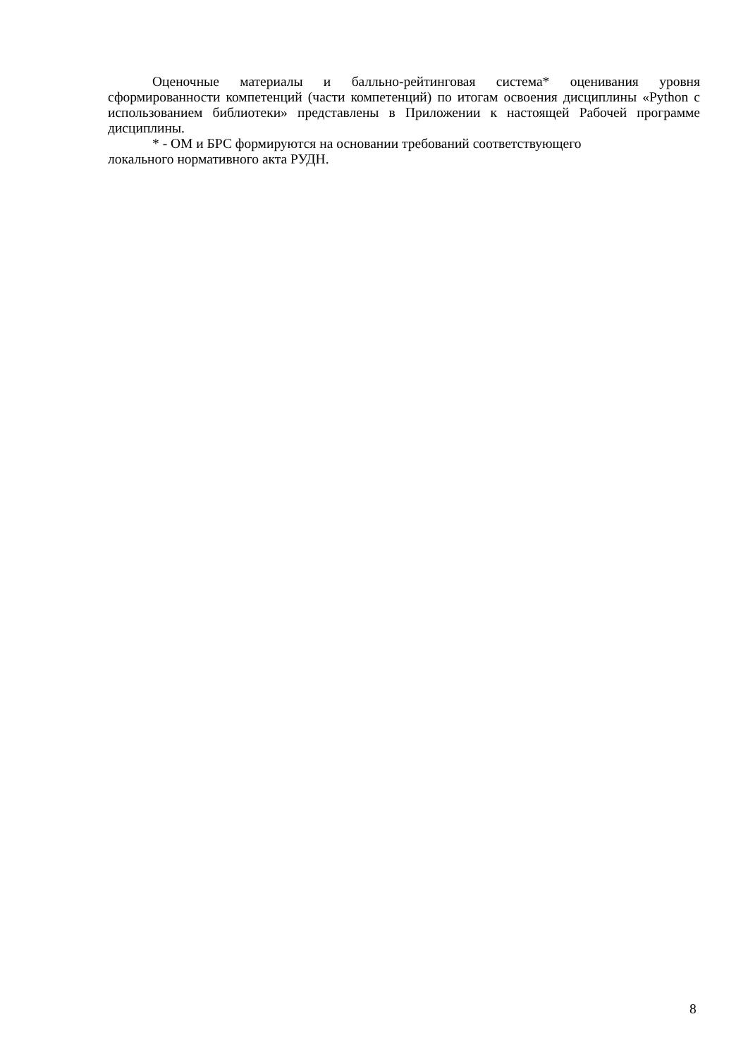Оценочные материалы и балльно-рейтинговая система* оценивания уровня сформированности компетенций (части компетенций) по итогам освоения дисциплины «Python с использованием библиотеки» представлены в Приложении к настоящей Рабочей программе дисциплины.
* - ОМ и БРС формируются на основании требований соответствующего
локального нормативного акта РУДН.
8